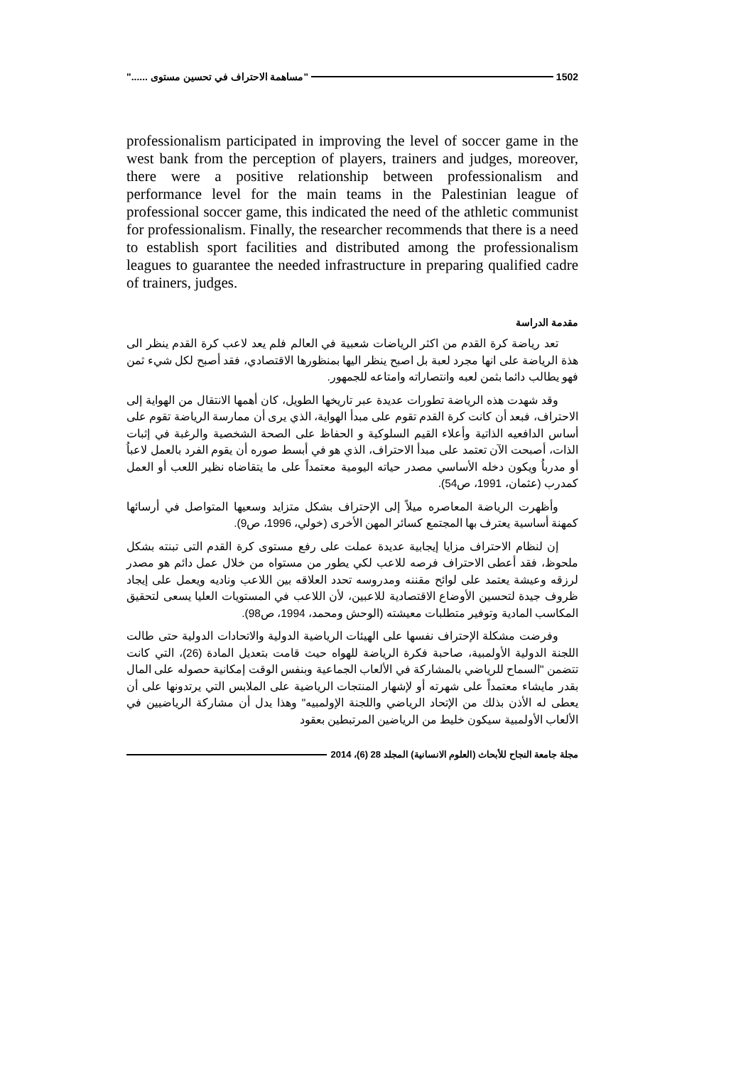1502 "مساهمة الاحتراف في تحسين مستوى ......"
professionalism participated in improving the level of soccer game in the west bank from the perception of players, trainers and judges, moreover, there were a positive relationship between professionalism and performance level for the main teams in the Palestinian league of professional soccer game, this indicated the need of the athletic communist for professionalism. Finally, the researcher recommends that there is a need to establish sport facilities and distributed among the professionalism leagues to guarantee the needed infrastructure in preparing qualified cadre of trainers, judges.
مقدمة الدراسة
تعد رياضة كرة القدم من اكثر الرياضات شعبية في العالم فلم يعد لاعب كرة القدم ينظر الى هذة الرياضة على انها مجرد لعبة بل اصبح ينظر اليها بمنظورها الاقتصادي، فقد أصبح لكل شيء ثمن فهو يطالب دائما بثمن لعبه وانتصاراته وامتاعه للجمهور.
وقد شهدت هذه الرياضة تطورات عديدة عبر تاريخها الطويل، كان أهمها الانتقال من الهواية إلى الاحتراف، فبعد أن كانت كرة القدم تقوم على مبدأ الهواية، الذي يرى أن ممارسة الرياضة تقوم على أساس الدافعيه الذاتية وأعلاء القيم السلوكية و الحفاظ على الصحة الشخصية والرغبة في إثبات الذات، أصبحت الآن تعتمد على مبدأ الاحتراف، الذي هو في أبسط صوره أن يقوم الفرد بالعمل لاعباُ أو مدرباُ ويكون دخله الأساسي مصدر حياته اليومية معتمداً على ما يتقاضاه نظير اللعب أو العمل كمدرب (عثمان، 1991، ص54).
وأظهرت الرياضة المعاصره ميلاً إلى الإحتراف بشكل متزايد وسعيها المتواصل في أرسائها كمهنة أساسية يعترف بها المجتمع كسائر المهن الأخرى (خولي، 1996، ص9).
إن لنظام الاحتراف مزايا إيجابية عديدة عملت على رفع مستوى كرة القدم التى تبنته بشكل ملحوظ، فقد أعطى الاحتراف فرصه للاعب لكي يطور من مستواه من خلال عمل دائم هو مصدر لرزقه وعيشة يعتمد على لوائح مقننه ومدروسه تحدد العلاقه بين اللاعب وناديه ويعمل على إيجاد ظروف جيدة لتحسين الأوضاع الاقتصادية للاعبين، لأن اللاعب في المستويات العليا يسعى لتحقيق المكاسب المادية وتوفير متطلبات معيشته (الوحش ومحمد، 1994، ص98).
وفرضت مشكلة الإحتراف نفسها على الهيئات الرياضية الدولية والاتحادات الدولية حتى طالت اللجنة الدولية الأولمبية، صاحبة فكرة الرياضة للهواه حيث قامت بتعديل المادة (26)، التي كانت تتضمن "السماح للرياضي بالمشاركة في الألعاب الجماعية وبنفس الوقت إمكانية حصوله على المال بقدر مايشاء معتمداً على شهرته أو لإشهار المنتجات الرياضية على الملابس التي يرتدونها على أن يعطى له الأذن بذلك من الإتحاد الرياضي واللجنة الإولمبيه" وهذا يدل أن مشاركة الرياضيين في الألعاب الأولمبية سيكون خليط من الرياضين المرتبطين بعقود
مجلة جامعة النجاح للأبحاث (العلوم الانسانية) المجلد 28 (6)، 2014